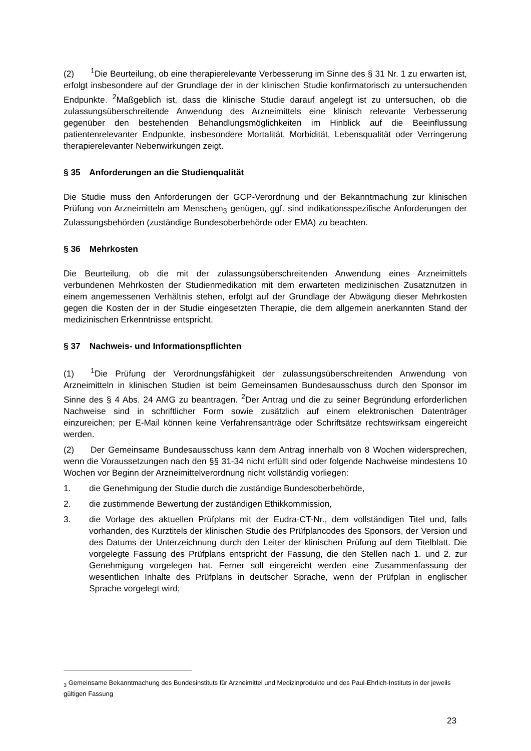(2)<sup>1</sup>Die Beurteilung, ob eine therapierelevante Verbesserung im Sinne des § 31 Nr. 1 zu erwarten ist, erfolgt insbesondere auf der Grundlage der in der klinischen Studie konfirmatorisch zu untersuchenden Endpunkte. <sup>2</sup>Maßgeblich ist, dass die klinische Studie darauf angelegt ist zu untersuchen, ob die zulassungsüberschreitende Anwendung des Arzneimittels eine klinisch relevante Verbesserung gegenüber den bestehenden Behandlungsmöglichkeiten im Hinblick auf die Beeinflussung patientenrelevanter Endpunkte, insbesondere Mortalität, Morbidität, Lebensqualität oder Verringerung therapierelevanter Nebenwirkungen zeigt.
§ 35 Anforderungen an die Studienqualität
Die Studie muss den Anforderungen der GCP-Verordnung und der Bekanntmachung zur klinischen Prüfung von Arzneimitteln am Menschen<sub>3</sub> genügen, ggf. sind indikationsspezifische Anforderungen der Zulassungsbehörden (zuständige Bundesoberbehörde oder EMA) zu beachten.
§ 36 Mehrkosten
Die Beurteilung, ob die mit der zulassungsüberschreitenden Anwendung eines Arzneimittels verbundenen Mehrkosten der Studienmedikation mit dem erwarteten medizinischen Zusatznutzen in einem angemessenen Verhältnis stehen, erfolgt auf der Grundlage der Abwägung dieser Mehrkosten gegen die Kosten der in der Studie eingesetzten Therapie, die dem allgemein anerkannten Stand der medizinischen Erkenntnisse entspricht.
§ 37 Nachweis- und Informationspflichten
(1)<sup>1</sup>Die Prüfung der Verordnungsfähigkeit der zulassungsüberschreitenden Anwendung von Arzneimitteln in klinischen Studien ist beim Gemeinsamen Bundesausschuss durch den Sponsor im Sinne des § 4 Abs. 24 AMG zu beantragen. <sup>2</sup>Der Antrag und die zu seiner Begründung erforderlichen Nachweise sind in schriftlicher Form sowie zusätzlich auf einem elektronischen Datenträger einzureichen; per E-Mail können keine Verfahrensanträge oder Schriftsätze rechtswirksam eingereicht werden.
(2) Der Gemeinsame Bundesausschuss kann dem Antrag innerhalb von 8 Wochen widersprechen, wenn die Voraussetzungen nach den §§ 31-34 nicht erfüllt sind oder folgende Nachweise mindestens 10 Wochen vor Beginn der Arzneimittelverordnung nicht vollständig vorliegen:
1. die Genehmigung der Studie durch die zuständige Bundesoberbehörde,
2. die zustimmende Bewertung der zuständigen Ethikkommission,
3. die Vorlage des aktuellen Prüfplans mit der Eudra-CT-Nr., dem vollständigen Titel und, falls vorhanden, des Kurztitels der klinischen Studie des Prüfplancodes des Sponsors, der Version und des Datums der Unterzeichnung durch den Leiter der klinischen Prüfung auf dem Titelblatt. Die vorgelegte Fassung des Prüfplans entspricht der Fassung, die den Stellen nach 1. und 2. zur Genehmigung vorgelegen hat. Ferner soll eingereicht werden eine Zusammenfassung der wesentlichen Inhalte des Prüfplans in deutscher Sprache, wenn der Prüfplan in englischer Sprache vorgelegt wird;
<sub>3</sub> Gemeinsame Bekanntmachung des Bundesinstituts für Arzneimittel und Medizinprodukte und des Paul-Ehrlich-Instituts in der jeweils gültigen Fassung
23